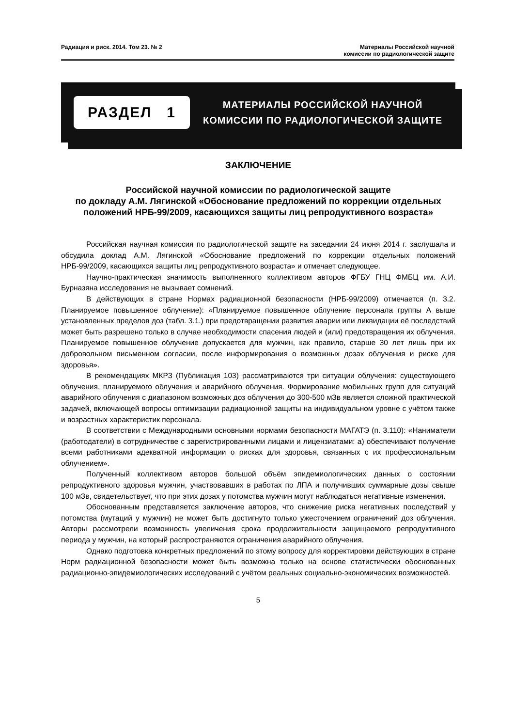Радиация и риск. 2014. Том 23. № 2
Материалы Российской научной
комиссии по радиологической защите
РАЗДЕЛ 1
МАТЕРИАЛЫ РОССИЙСКОЙ НАУЧНОЙ
КОМИССИИ ПО РАДИОЛОГИЧЕСКОЙ ЗАЩИТЕ
ЗАКЛЮЧЕНИЕ
Российской научной комиссии по радиологической защите
по докладу А.М. Лягинской «Обоснование предложений по коррекции отдельных положений НРБ-99/2009, касающихся защиты лиц репродуктивного возраста»
Российская научная комиссия по радиологической защите на заседании 24 июня 2014 г. заслушала и обсудила доклад А.М. Лягинской «Обоснование предложений по коррекции отдельных положений НРБ-99/2009, касающихся защиты лиц репродуктивного возраста» и отмечает следующее.
Научно-практическая значимость выполненного коллективом авторов ФГБУ ГНЦ ФМБЦ им. А.И. Бурназяна исследования не вызывает сомнений.
В действующих в стране Нормах радиационной безопасности (НРБ-99/2009) отмечается (п. 3.2. Планируемое повышенное облучение): «Планируемое повышенное облучение персонала группы А выше установленных пределов доз (табл. 3.1.) при предотвращении развития аварии или ликвидации её последствий может быть разрешено только в случае необходимости спасения людей и (или) предотвращения их облучения. Планируемое повышенное облучение допускается для мужчин, как правило, старше 30 лет лишь при их добровольном письменном согласии, после информирования о возможных дозах облучения и риске для здоровья».
В рекомендациях МКРЗ (Публикация 103) рассматриваются три ситуации облучения: существующего облучения, планируемого облучения и аварийного облучения. Формирование мобильных групп для ситуаций аварийного облучения с диапазоном возможных доз облучения до 300-500 мЗв является сложной практической задачей, включающей вопросы оптимизации радиационной защиты на индивидуальном уровне с учётом также и возрастных характеристик персонала.
В соответствии с Международными основными нормами безопасности МАГАТЭ (п. 3.110): «Наниматели (работодатели) в сотрудничестве с зарегистрированными лицами и лицензиатами: а) обеспечивают получение всеми работниками адекватной информации о рисках для здоровья, связанных с их профессиональным облучением».
Полученный коллективом авторов большой объём эпидемиологических данных о состоянии репродуктивного здоровья мужчин, участвовавших в работах по ЛПА и получивших суммарные дозы свыше 100 мЗв, свидетельствует, что при этих дозах у потомства мужчин могут наблюдаться негативные изменения.
Обоснованным представляется заключение авторов, что снижение риска негативных последствий у потомства (мутаций у мужчин) не может быть достигнуто только ужесточением ограничений доз облучения. Авторы рассмотрели возможность увеличения срока продолжительности защищаемого репродуктивного периода у мужчин, на который распространяются ограничения аварийного облучения.
Однако подготовка конкретных предложений по этому вопросу для корректировки действующих в стране Норм радиационной безопасности может быть возможна только на основе статистически обоснованных радиационно-эпидемиологических исследований с учётом реальных социально-экономических возможностей.
5